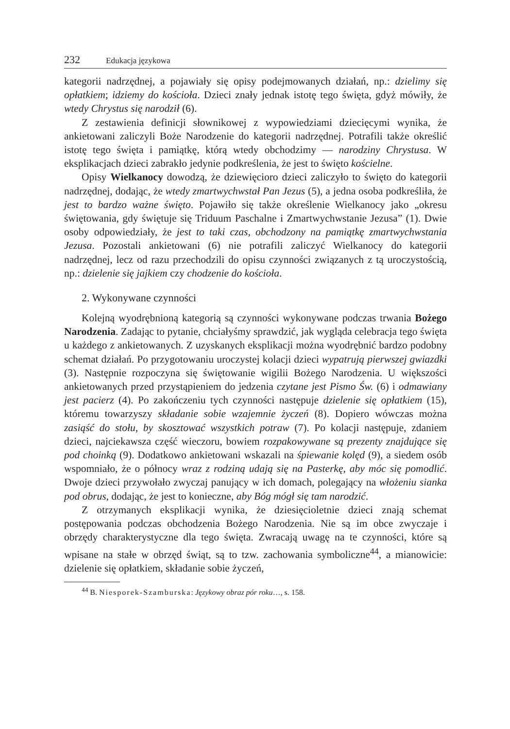232 Edukacja językowa
kategorii nadrzędnej, a pojawiały się opisy podejmowanych działań, np.: dzielimy się opłatkiem; idziemy do kościoła. Dzieci znały jednak istotę tego święta, gdyż mówiły, że wtedy Chrystus się narodził (6).
Z zestawienia definicji słownikowej z wypowiedziami dziecięcymi wynika, że ankietowani zaliczyli Boże Narodzenie do kategorii nadrzędnej. Potrafili także określić istotę tego święta i pamiątkę, którą wtedy obchodzimy — narodziny Chrystusa. W eksplikacjach dzieci zabrakło jedynie podkreślenia, że jest to święto kościelne.
Opisy Wielkanocy dowodzą, że dziewięcioro dzieci zaliczyło to święto do kategorii nadrzędnej, dodając, że wtedy zmartwychwstał Pan Jezus (5), a jedna osoba podkreśliła, że jest to bardzo ważne święto. Pojawiło się także określenie Wielkanocy jako „okresu świętowania, gdy świętuje się Triduum Paschalne i Zmartwychwstanie Jezusa” (1). Dwie osoby odpowiedziały, że jest to taki czas, obchodzony na pamiątkę zmartwychwstania Jezusa. Pozostali ankietowani (6) nie potrafili zaliczyć Wielkanocy do kategorii nadrzędnej, lecz od razu przechodzili do opisu czynności związanych z tą uroczystością, np.: dzielenie się jajkiem czy chodzenie do kościoła.
2. Wykonywane czynności
Kolejną wyodrębnioną kategorią są czynności wykonywane podczas trwania Bożego Narodzenia. Zadając to pytanie, chciałyśmy sprawdzić, jak wygląda celebracja tego święta u każdego z ankietowanych. Z uzyskanych eksplikacji można wyodrębnić bardzo podobny schemat działań. Po przygotowaniu uroczystej kolacji dzieci wypatrują pierwszej gwiazdki (3). Następnie rozpoczyna się świętowanie wigilii Bożego Narodzenia. U większości ankietowanych przed przystąpieniem do jedzenia czytane jest Pismo Św. (6) i odmawiany jest pacierz (4). Po zakończeniu tych czynności następuje dzielenie się opłatkiem (15), któremu towarzyszy składanie sobie wzajemnie życzeń (8). Dopiero wówczas można zasiąść do stołu, by skosztować wszystkich potraw (7). Po kolacji następuje, zdaniem dzieci, najciekawsza część wieczoru, bowiem rozpakowywane są prezenty znajdujące się pod choinką (9). Dodatkowo ankietowani wskazali na śpiewanie kolęd (9), a siedem osób wspomniało, że o północy wraz z rodziną udają się na Pasterkę, aby móc się pomodlić. Dwoje dzieci przywołało zwyczaj panujący w ich domach, polegający na włożeniu sianka pod obrus, dodając, że jest to konieczne, aby Bóg mógł się tam narodzić.
Z otrzymanych eksplikacji wynika, że dziesięcioletnie dzieci znają schemat postępowania podczas obchodzenia Bożego Narodzenia. Nie są im obce zwyczaje i obrzędy charakterystyczne dla tego święta. Zwracają uwagę na te czynności, które są wpisane na stałe w obrzęd świąt, są to tzw. zachowania symboliczne<sup>44</sup>, a mianowicie: dzielenie się opłatkiem, składanie sobie życzeń,
<sup>44</sup> B. Niesporek-Szamburska: Językowy obraz pór roku…, s. 158.